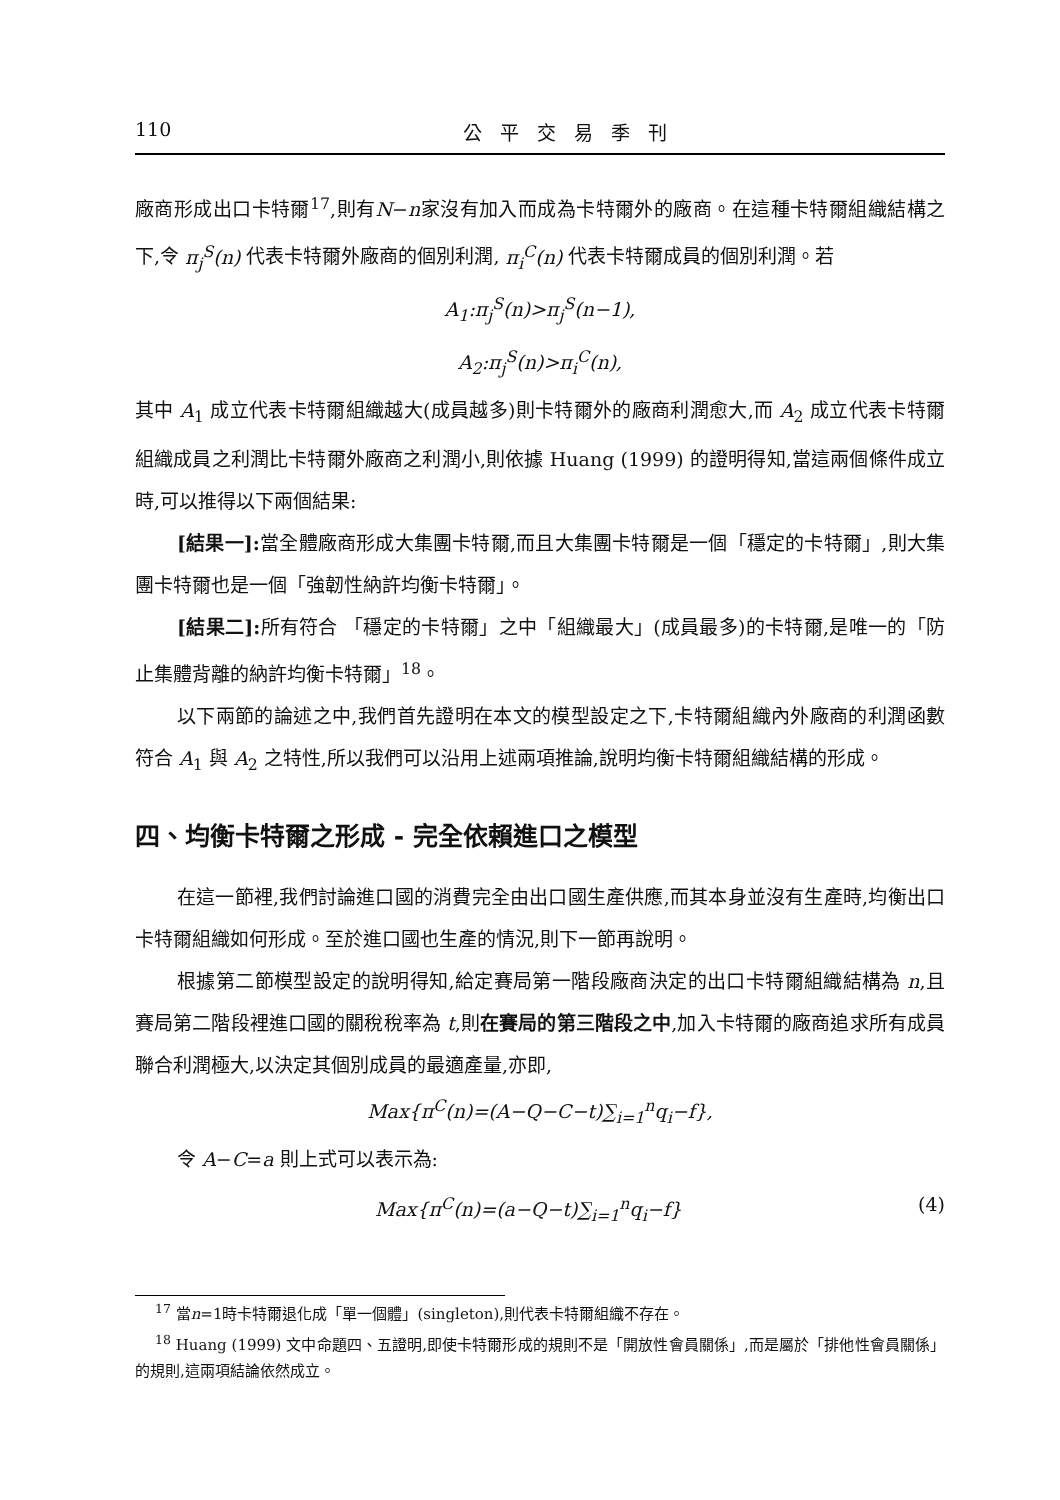110 公平交易季刊
廠商形成出口卡特爾<sup>17</sup>,則有N−n家沒有加入而成為卡特爾外的廠商。在這種卡特爾組織結構之下,令 π<sub>j</sub><sup>S</sup>(n) 代表卡特爾外廠商的個別利潤, π<sub>i</sub><sup>C</sup>(n) 代表卡特爾成員的個別利潤。若
A<sub>1</sub>:π<sub>j</sub><sup>S</sup>(n)>π<sub>j</sub><sup>S</sup>(n−1),
A<sub>2</sub>:π<sub>j</sub><sup>S</sup>(n)>π<sub>i</sub><sup>C</sup>(n),
其中 A<sub>1</sub> 成立代表卡特爾組織越大(成員越多)則卡特爾外的廠商利潤愈大,而 A<sub>2</sub> 成立代表卡特爾組織成員之利潤比卡特爾外廠商之利潤小,則依據 Huang (1999) 的證明得知,當這兩個條件成立時,可以推得以下兩個結果:
[結果一]: 當全體廠商形成大集團卡特爾,而且大集團卡特爾是一個「穩定的卡特爾」,則大集團卡特爾也是一個「強韌性納許均衡卡特爾」。
[結果二]: 所有符合 「穩定的卡特爾」之中「組織最大」(成員最多)的卡特爾,是唯一的「防止集體背離的納許均衡卡特爾」<sup>18</sup>。
以下兩節的論述之中,我們首先證明在本文的模型設定之下,卡特爾組織內外廠商的利潤函數符合 A<sub>1</sub> 與 A<sub>2</sub> 之特性,所以我們可以沿用上述兩項推論,說明均衡卡特爾組織結構的形成。
四、均衡卡特爾之形成 - 完全依賴進口之模型
在這一節裡,我們討論進口國的消費完全由出口國生產供應,而其本身並沒有生產時,均衡出口卡特爾組織如何形成。至於進口國也生產的情況,則下一節再說明。
根據第二節模型設定的說明得知,給定賽局第一階段廠商決定的出口卡特爾組織結構為 n,且賽局第二階段裡進口國的關稅稅率為 t,則在賽局的第三階段之中,加入卡特爾的廠商追求所有成員聯合利潤極大,以決定其個別成員的最適產量,亦即,
Max{π<sup>C</sup>(n)=(A−Q−C−t)∑<sub>i=1</sub><sup>n</sup>q<sub>i</sub>−f},
令 A−C=a 則上式可以表示為:
Max{π<sup>C</sup>(n)=(a−Q−t)∑<sub>i=1</sub><sup>n</sup>q<sub>i</sub>−f} (4)
<sup>17</sup> 當n=1時卡特爾退化成「單一個體」(singleton),則代表卡特爾組織不存在。
<sup>18</sup> Huang (1999) 文中命題四、五證明,即使卡特爾形成的規則不是「開放性會員關係」,而是屬於「排他性會員關係」的規則,這兩項結論依然成立。